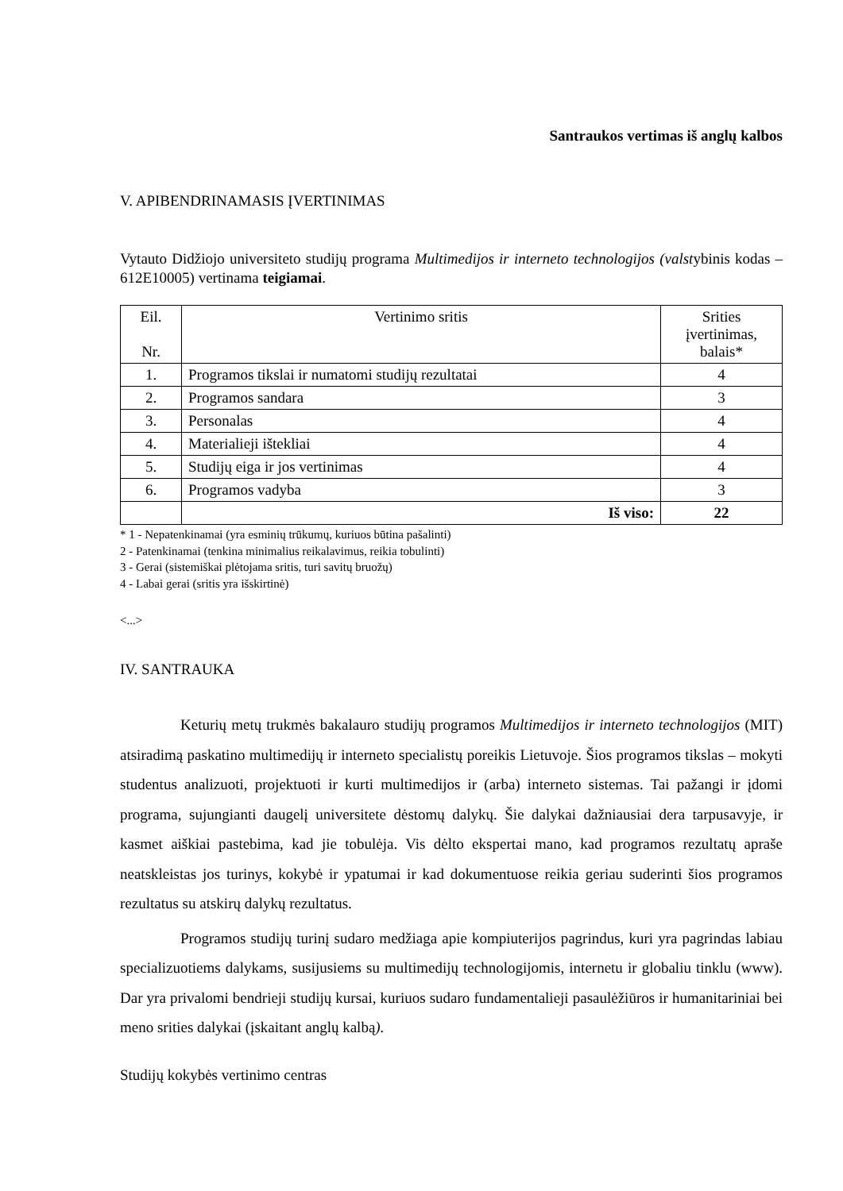Santraukos vertimas iš anglų kalbos
V. APIBENDRINAMASIS ĮVERTINIMAS
Vytauto Didžiojo universiteto studijų programa Multimedijos ir interneto technologijos (valstybinis kodas – 612E10005) vertinama teigiamai.
| Eil. Nr. | Vertinimo sritis | Srities įvertinimas, balais* |
| --- | --- | --- |
| 1. | Programos tikslai ir numatomi studijų rezultatai | 4 |
| 2. | Programos sandara | 3 |
| 3. | Personalas | 4 |
| 4. | Materialieji ištekliai | 4 |
| 5. | Studijų eiga ir jos vertinimas | 4 |
| 6. | Programos vadyba | 3 |
| | Iš viso: | 22 |
* 1 - Nepatenkinamai (yra esminių trūkumų, kuriuos būtina pašalinti)
2 - Patenkinamai (tenkina minimalius reikalavimus, reikia tobulinti)
3 - Gerai (sistemiškai plėtojama sritis, turi savitų bruožų)
4 - Labai gerai (sritis yra išskirtinė)
<...>
IV. SANTRAUKA
Keturių metų trukmės bakalauro studijų programos Multimedijos ir interneto technologijos (MIT) atsiradimą paskatino multimedijų ir interneto specialistų poreikis Lietuvoje. Šios programos tikslas – mokyti studentus analizuoti, projektuoti ir kurti multimedijos ir (arba) interneto sistemas. Tai pažangi ir įdomi programa, sujungianti daugelį universitete dėstomų dalykų. Šie dalykai dažniausiai dera tarpusavyje, ir kasmet aiškiai pastebima, kad jie tobulėja. Vis dėlto ekspertai mano, kad programos rezultatų apraše neatskleistas jos turinys, kokybė ir ypatumai ir kad dokumentuose reikia geriau suderinti šios programos rezultatus su atskirų dalykų rezultatus.
Programos studijų turinį sudaro medžiaga apie kompiuterijos pagrindus, kuri yra pagrindas labiau specializuotiems dalykams, susijusiems su multimedijų technologijomis, internetu ir globaliu tinklu (www). Dar yra privalomi bendrieji studijų kursai, kuriuos sudaro fundamentalieji pasaulėžiūros ir humanitariniai bei meno srities dalykai (įskaitant anglų kalbą).
Studijų kokybės vertinimo centras